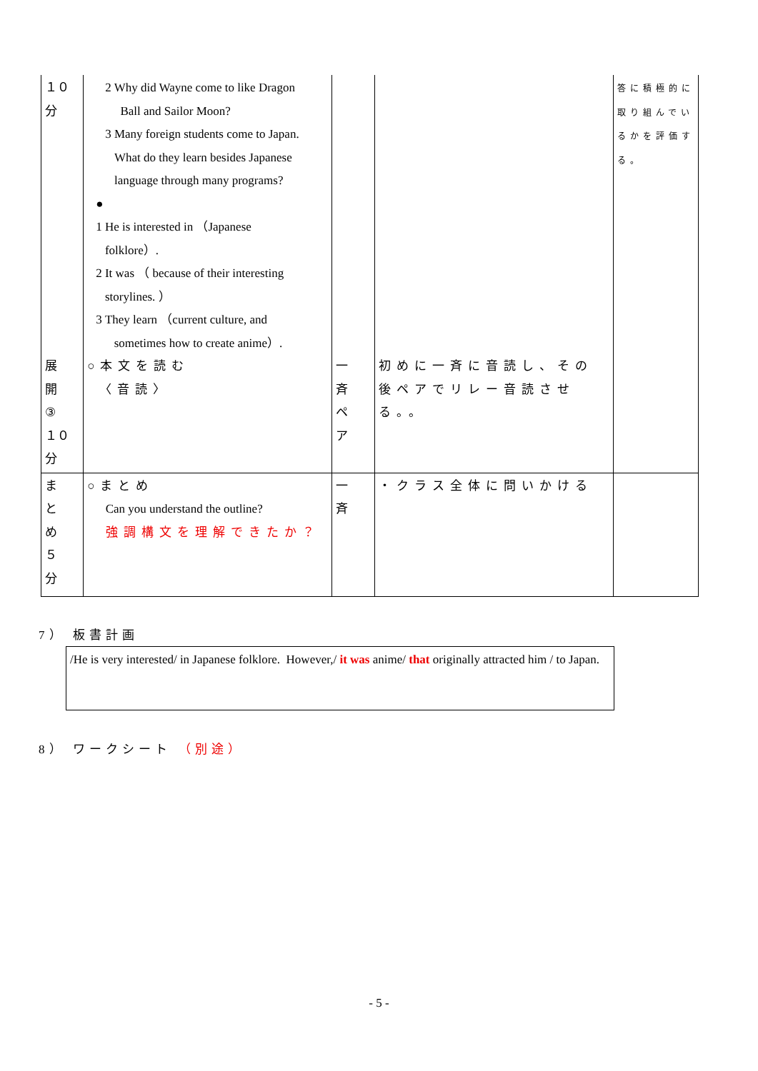| １０ 分 展 開 ③ １０ 分 | 2 Why did Wayne come to like Dragon Ball and Sailor Moon? 3 Many foreign students come to Japan. What do they learn besides Japanese language through many programs? ● 1 He is interested in （Japanese folklore）. 2 It was （ because of their interesting storylines. ） 3 They learn （current culture, and sometimes how to create anime）. ○本文を読む 〈音読〉 | 一斉 ペア | 初めに一斉に音読し、その後ペアでリレー音読させる。。 | 答に積極的に取り組んでいるかを評価する。 |
| ま と め ５ 分 | ○まとめ Can you understand the outline? 強調構文を理解できたか？ | 一斉 | ・クラス全体に問いかける | |
7） 板書計画
/He is very interested/ in Japanese folklore. However,/ it was anime/ that originally attracted him / to Japan.
8） ワークシート （別途）
- 5 -